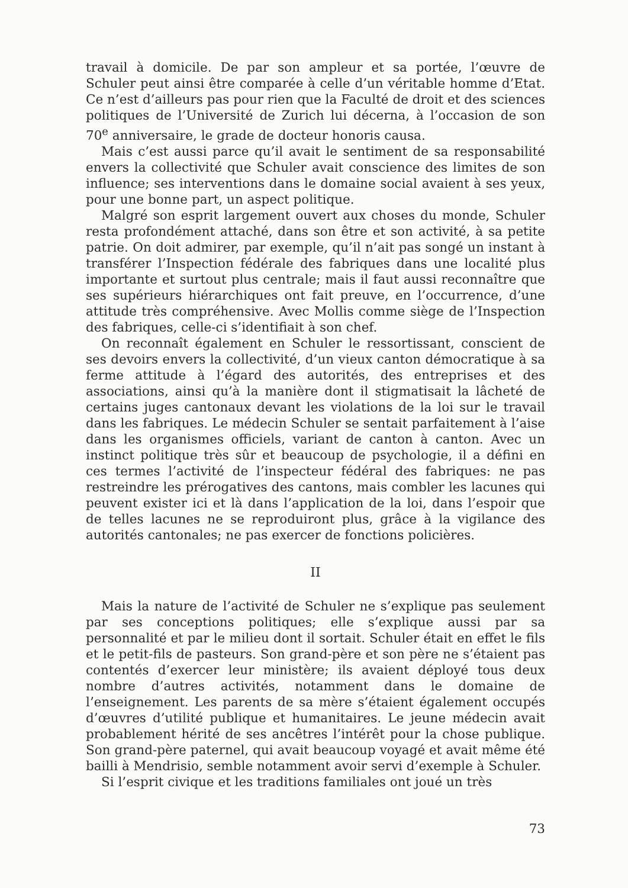travail à domicile. De par son ampleur et sa portée, l’œuvre de Schuler peut ainsi être comparée à celle d’un véritable homme d’Etat. Ce n’est d’ailleurs pas pour rien que la Faculté de droit et des sciences politiques de l’Université de Zurich lui décerna, à l’occasion de son 70<sup>e</sup> anniversaire, le grade de docteur honoris causa.
Mais c’est aussi parce qu’il avait le sentiment de sa responsabilité envers la collectivité que Schuler avait conscience des limites de son influence; ses interventions dans le domaine social avaient à ses yeux, pour une bonne part, un aspect politique.
Malgré son esprit largement ouvert aux choses du monde, Schuler resta profondément attaché, dans son être et son activité, à sa petite patrie. On doit admirer, par exemple, qu’il n’ait pas songé un instant à transférer l’Inspection fédérale des fabriques dans une localité plus importante et surtout plus centrale; mais il faut aussi reconnaître que ses supérieurs hiérarchiques ont fait preuve, en l’occurrence, d’une attitude très compréhensive. Avec Mollis comme siège de l’Inspection des fabriques, celle-ci s’identifiait à son chef.
On reconnaît également en Schuler le ressortissant, conscient de ses devoirs envers la collectivité, d’un vieux canton démocratique à sa ferme attitude à l’égard des autorités, des entreprises et des associations, ainsi qu’à la manière dont il stigmatisait la lâcheté de certains juges cantonaux devant les violations de la loi sur le travail dans les fabriques. Le médecin Schuler se sentait parfaitement à l’aise dans les organismes officiels, variant de canton à canton. Avec un instinct politique très sûr et beaucoup de psychologie, il a défini en ces termes l’activité de l’inspecteur fédéral des fabriques: ne pas restreindre les prérogatives des cantons, mais combler les lacunes qui peuvent exister ici et là dans l’application de la loi, dans l’espoir que de telles lacunes ne se reproduiront plus, grâce à la vigilance des autorités cantonales; ne pas exercer de fonctions policières.
II
Mais la nature de l’activité de Schuler ne s’explique pas seulement par ses conceptions politiques; elle s’explique aussi par sa personnalité et par le milieu dont il sortait. Schuler était en effet le fils et le petit-fils de pasteurs. Son grand-père et son père ne s’étaient pas contentés d’exercer leur ministère; ils avaient déployé tous deux nombre d’autres activités, notamment dans le domaine de l’enseignement. Les parents de sa mère s’étaient également occupés d’œuvres d’utilité publique et humanitaires. Le jeune médecin avait probablement hérité de ses ancêtres l’intérêt pour la chose publique. Son grand-père paternel, qui avait beaucoup voyagé et avait même été bailli à Mendrisio, semble notamment avoir servi d’exemple à Schuler.
Si l’esprit civique et les traditions familiales ont joué un très
73